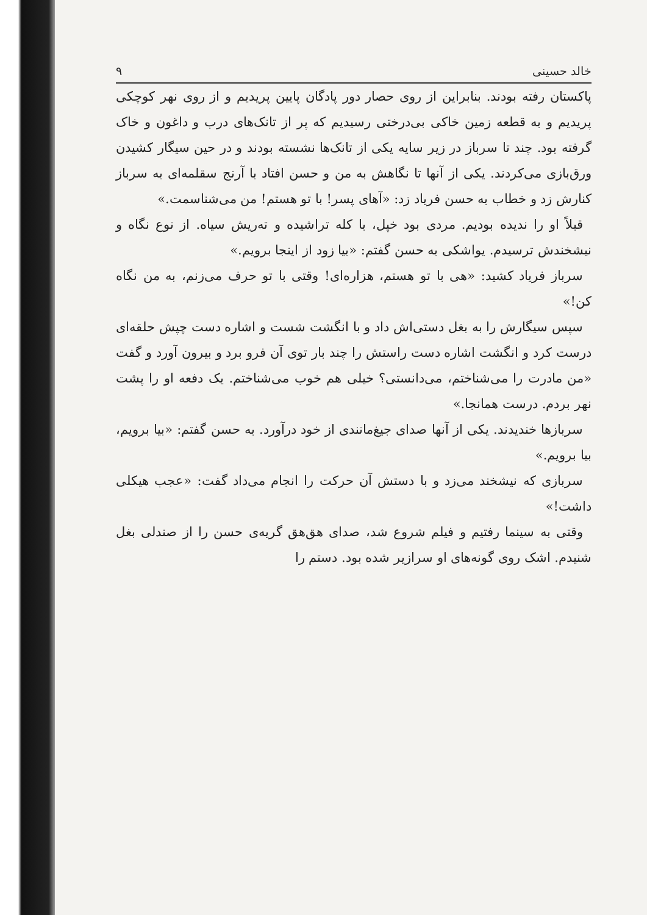خالد حسینی ۹
پاکستان رفته بودند. بنابراین از روی حصار دور پادگان پایین پریدیم و از روی نهر کوچکی پریدیم و به قطعه زمین خاکی بی‌درختی رسیدیم که پر از تانک‌های درب و داغون و خاک گرفته بود. چند تا سرباز در زیر سایه یکی از تانک‌ها نشسته بودند و در حین سیگار کشیدن ورق‌بازی می‌کردند. یکی از آنها تا نگاهش به من و حسن افتاد با آرنج سقلمه‌ای به سرباز کنارش زد و خطاب به حسن فریاد زد: «آهای پسر! با تو هستم! من می‌شناسمت.»
قبلاً او را ندیده بودیم. مردی بود خپل، با کله تراشیده و ته‌ریش سیاه. از نوع نگاه و نیشخندش ترسیدم. یواشکی به حسن گفتم: «بیا زود از اینجا برویم.»
سرباز فریاد کشید: «هی با تو هستم، هزاره‌ای! وقتی با تو حرف می‌زنم، به من نگاه کن!»
سپس سیگارش را به بغل دستی‌اش داد و با انگشت شست و اشاره دست چپش حلقه‌ای درست کرد و انگشت اشاره دست راستش را چند بار توی آن فرو برد و بیرون آورد و گفت «من مادرت را می‌شناختم، می‌دانستی؟ خیلی هم خوب می‌شناختم. یک دفعه او را پشت نهر بردم. درست همانجا.»
سربازها خندیدند. یکی از آنها صدای جیغ‌مانندی از خود درآورد. به حسن گفتم: «بیا برویم، بیا برویم.»
سربازی که نیشخند می‌زد و با دستش آن حرکت را انجام می‌داد گفت: «عجب هیکلی داشت!»
وقتی به سینما رفتیم و فیلم شروع شد، صدای هق‌هق گریه‌ی حسن را از صندلی بغل شنیدم. اشک روی گونه‌های او سرازیر شده بود. دستم را